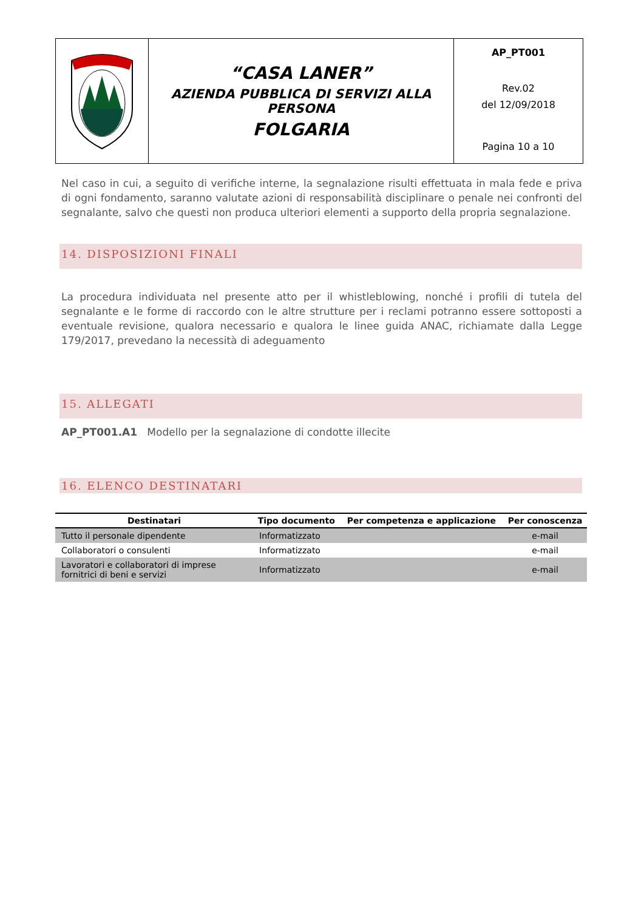| | “CASA LANER” AZIENDA PUBBLICA DI SERVIZI ALLA PERSONA FOLGARIA | AP_PT001 Rev.02 del 12/09/2018 Pagina 10 a 10 |
Nel caso in cui, a seguito di verifiche interne, la segnalazione risulti effettuata in mala fede e priva di ogni fondamento, saranno valutate azioni di responsabilità disciplinare o penale nei confronti del segnalante, salvo che questi non produca ulteriori elementi a supporto della propria segnalazione.
14. DISPOSIZIONI FINALI
La procedura individuata nel presente atto per il whistleblowing, nonché i profili di tutela del segnalante e le forme di raccordo con le altre strutture per i reclami potranno essere sottoposti a eventuale revisione, qualora necessario e qualora le linee guida ANAC, richiamate dalla Legge 179/2017, prevedano la necessità di adeguamento
15. ALLEGATI
AP_PT001.A1 Modello per la segnalazione di condotte illecite
16. ELENCO DESTINATARI
| Destinatari | Tipo documento | Per competenza e applicazione | Per conoscenza |
| --- | --- | --- | --- |
| Tutto il personale dipendente | Informatizzato | | e-mail |
| Collaboratori o consulenti | Informatizzato | | e-mail |
| Lavoratori e collaboratori di imprese fornitrici di beni e servizi | Informatizzato | | e-mail |